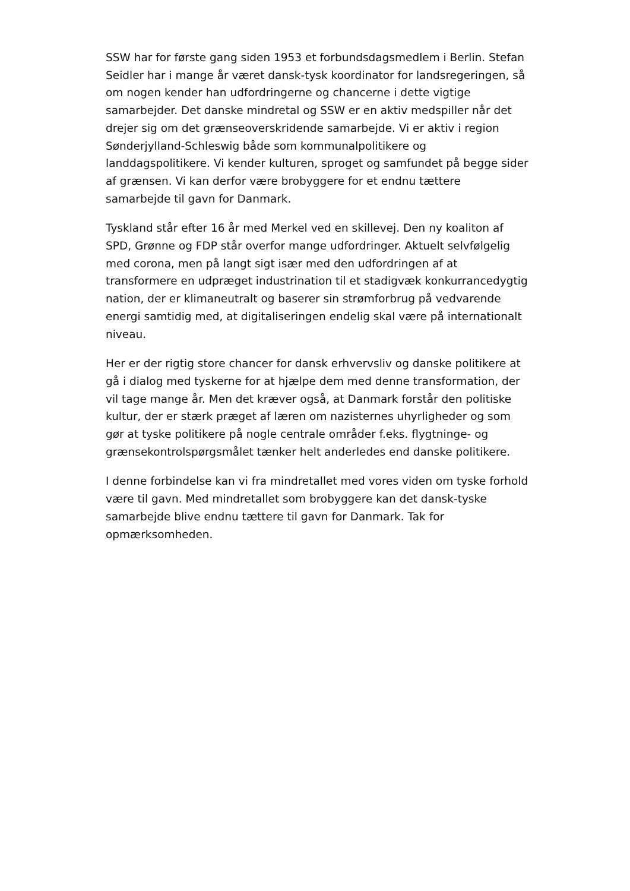SSW har for første gang siden 1953 et forbundsdagsmedlem i Berlin. Stefan Seidler har i mange år været dansk-tysk koordinator for landsregeringen, så om nogen kender han udfordringerne og chancerne i dette vigtige samarbejder. Det danske mindretal og SSW er en aktiv medspiller når det drejer sig om det grænseoverskridende samarbejde. Vi er aktiv i region Sønderjylland-Schleswig både som kommunalpolitikere og landdagspolitikere. Vi kender kulturen, sproget og samfundet på begge sider af grænsen. Vi kan derfor være brobyggere for et endnu tættere samarbejde til gavn for Danmark.
Tyskland står efter 16 år med Merkel ved en skillevej. Den ny koaliton af SPD, Grønne og FDP står overfor mange udfordringer. Aktuelt selvfølgelig med corona, men på langt sigt især med den udfordringen af at transformere en udpræget industrination til et stadigvæk konkurrancedygtig nation, der er klimaneutralt og baserer sin strømforbrug på vedvarende energi samtidig med, at digitaliseringen endelig skal være på internationalt niveau.
Her er der rigtig store chancer for dansk erhvervsliv og danske politikere at gå i dialog med tyskerne for at hjælpe dem med denne transformation, der vil tage mange år. Men det kræver også, at Danmark forstår den politiske kultur, der er stærk præget af læren om nazisternes uhyrligheder og som gør at tyske politikere på nogle centrale områder f.eks. flygtninge- og grænsekontrolspørgsmålet tænker helt anderledes end danske politikere.
I denne forbindelse kan vi fra mindretallet med vores viden om tyske forhold være til gavn. Med mindretallet som brobyggere kan det dansk-tyske samarbejde blive endnu tættere til gavn for Danmark. Tak for opmærksomheden.